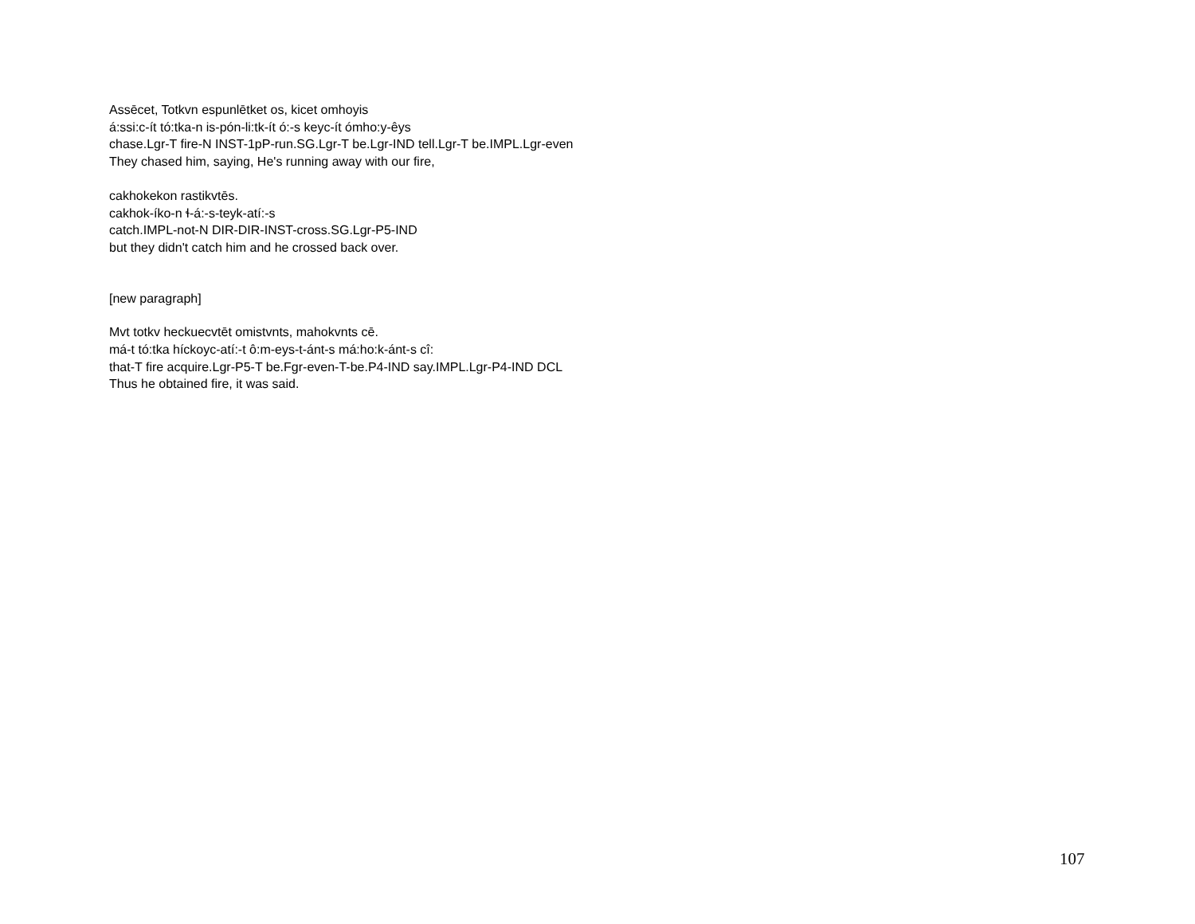Assēcet, Totkvn espunlētket os, kicet omhoyis
á:ssi:c-ít tó:tka-n is-pón-li:tk-ít ó:-s keyc-ít ómho:y-êys
chase.Lgr-T fire-N INST-1pP-run.SG.Lgr-T be.Lgr-IND tell.Lgr-T be.IMPL.Lgr-even
They chased him, saying, He's running away with our fire,
cakhokekon rastikvtēs.
cakhok-íko-n ɬ-á:-s-teyk-atí:-s
catch.IMPL-not-N DIR-DIR-INST-cross.SG.Lgr-P5-IND
but they didn't catch him and he crossed back over.
[new paragraph]
Mvt totkv heckuecvtēt omistvnts, mahokvnts cē.
má-t tó:tka híckoyc-atí:-t ô:m-eys-t-ánt-s má:ho:k-ánt-s cî:
that-T fire acquire.Lgr-P5-T be.Fgr-even-T-be.P4-IND say.IMPL.Lgr-P4-IND DCL
Thus he obtained fire, it was said.
107